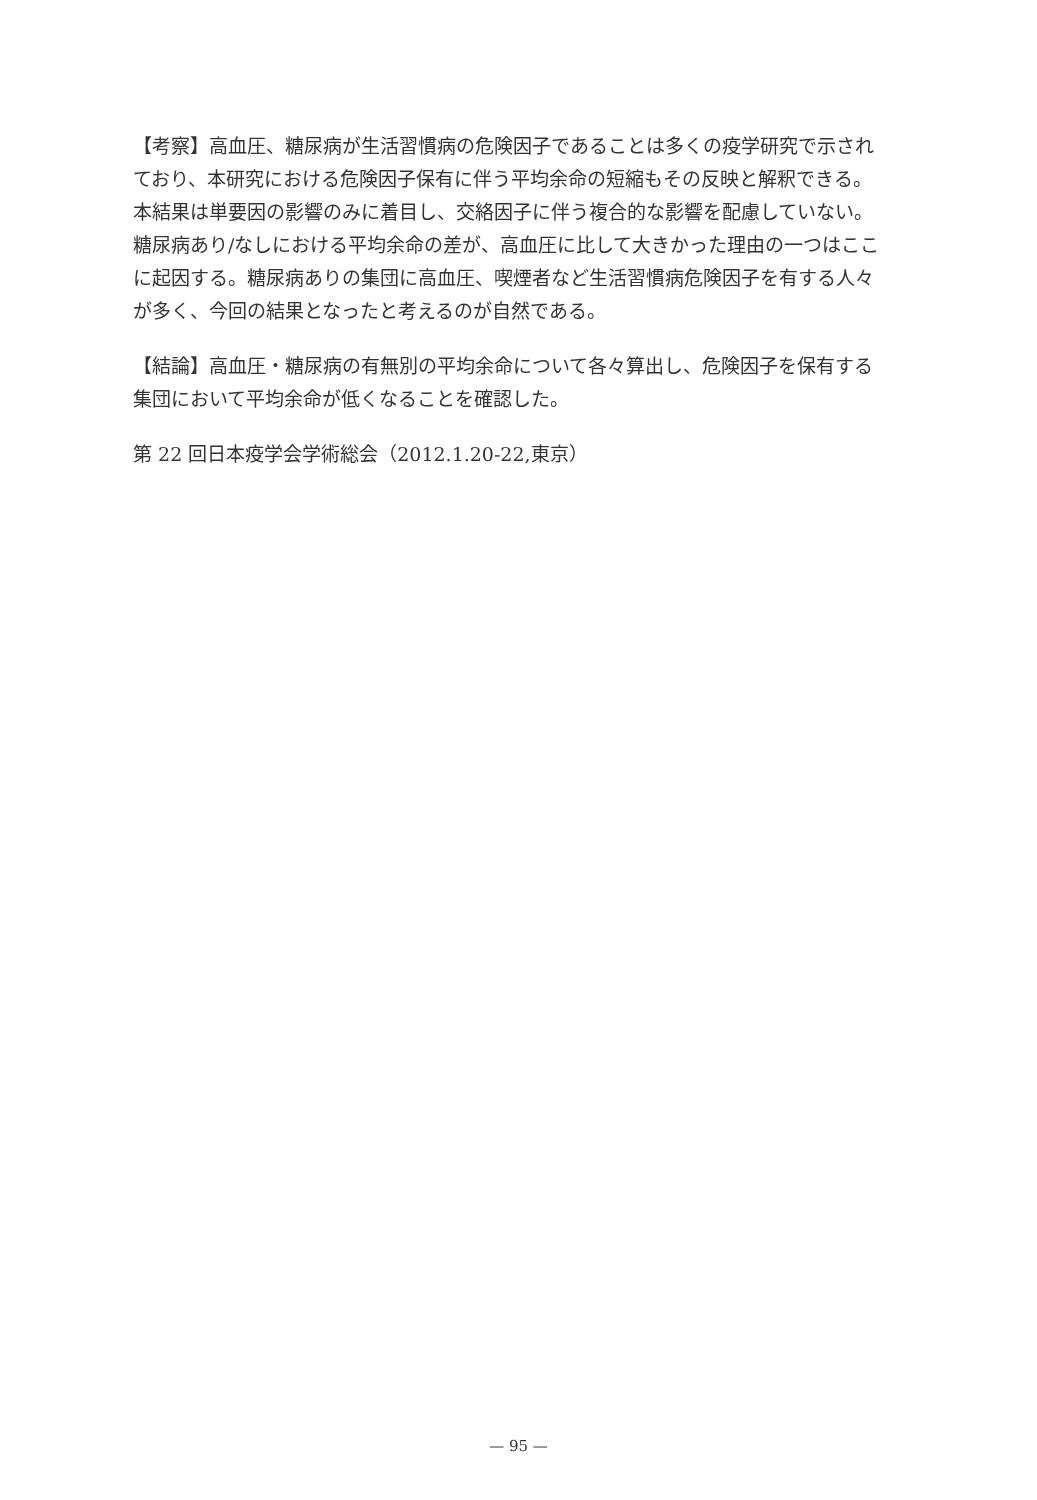【考察】高血圧、糖尿病が生活習慣病の危険因子であることは多くの疫学研究で示されており、本研究における危険因子保有に伴う平均余命の短縮もその反映と解釈できる。本結果は単要因の影響のみに着目し、交絡因子に伴う複合的な影響を配慮していない。糖尿病あり/なしにおける平均余命の差が、高血圧に比して大きかった理由の一つはここに起因する。糖尿病ありの集団に高血圧、喫煙者など生活習慣病危険因子を有する人々が多く、今回の結果となったと考えるのが自然である。
【結論】高血圧・糖尿病の有無別の平均余命について各々算出し、危険因子を保有する集団において平均余命が低くなることを確認した。
第 22 回日本疫学会学術総会（2012.1.20-22,東京）
— 95 —